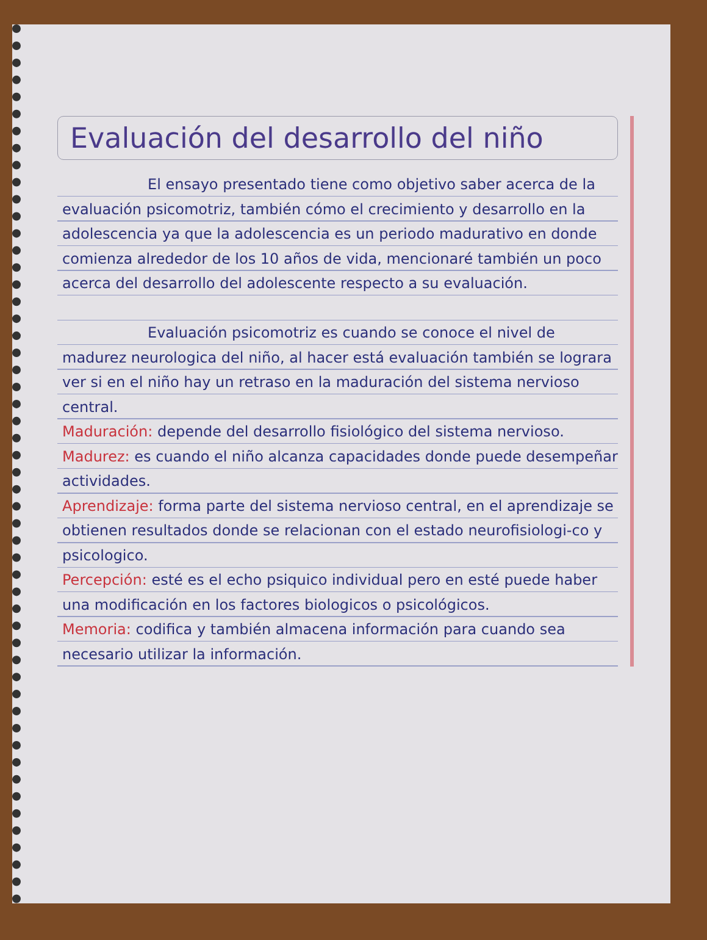Evaluación del desarrollo del niño
El ensayo presentado tiene como objetivo saber acerca de la evaluación psicomotriz, también cómo el crecimiento y desarrollo en la adolescencia ya que la adolescencia es un periodo madurativo en donde comienza alrededor de los 10 años de vida, mencionaré también un poco acerca del desarrollo del adolescente respecto a su evaluación.
Evaluación psicomotriz es cuando se conoce el nivel de madurez neurologica del niño, al hacer está evaluación también se lograra ver si en el niño hay un retraso en la maduración del sistema nervioso central.
Maduración: depende del desarrollo fisiológico del sistema nervioso.
Madurez: es cuando el niño alcanza capacidades donde puede desempeñar actividades.
Aprendizaje: forma parte del sistema nervioso central, en el aprendizaje se obtienen resultados donde se relacionan con el estado neurofisiologi-co y psicologico.
Percepción: esté es el echo psiquico individual pero en esté puede haber una modificación en los factores biologicos o psicológicos.
Memoria: codifica y también almacena información para cuando sea necesario utilizar la información.